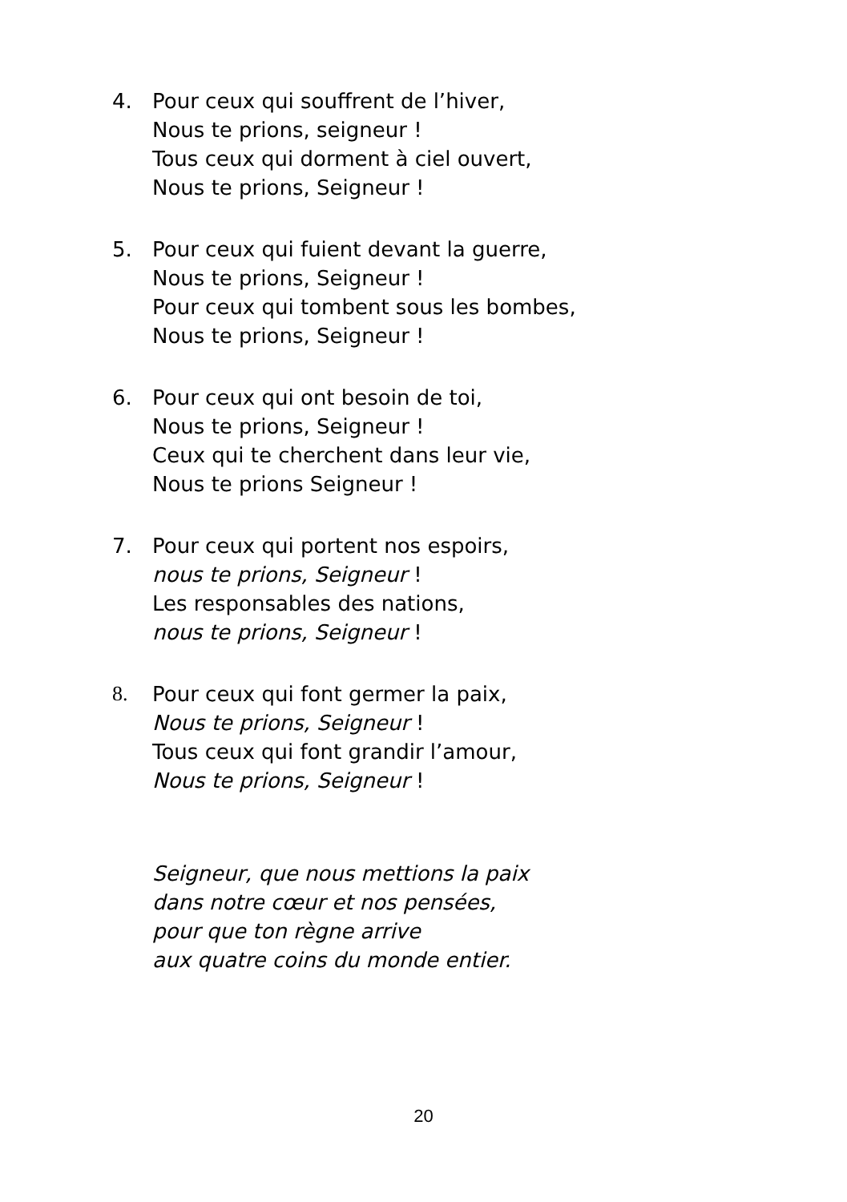4. Pour ceux qui souffrent de l’hiver,
Nous te prions, seigneur !
Tous ceux qui dorment à ciel ouvert,
Nous te prions, Seigneur !
5. Pour ceux qui fuient devant la guerre,
Nous te prions, Seigneur !
Pour ceux qui tombent sous les bombes,
Nous te prions, Seigneur !
6. Pour ceux qui ont besoin de toi,
Nous te prions, Seigneur !
Ceux qui te cherchent dans leur vie,
Nous te prions Seigneur !
7. Pour ceux qui portent nos espoirs,
nous te prions, Seigneur !
Les responsables des nations,
nous te prions, Seigneur !
8. Pour ceux qui font germer la paix,
Nous te prions, Seigneur !
Tous ceux qui font grandir l’amour,
Nous te prions, Seigneur !
Seigneur, que nous mettions la paix
dans notre cœur et nos pensées,
pour que ton règne arrive
aux quatre coins du monde entier.
20